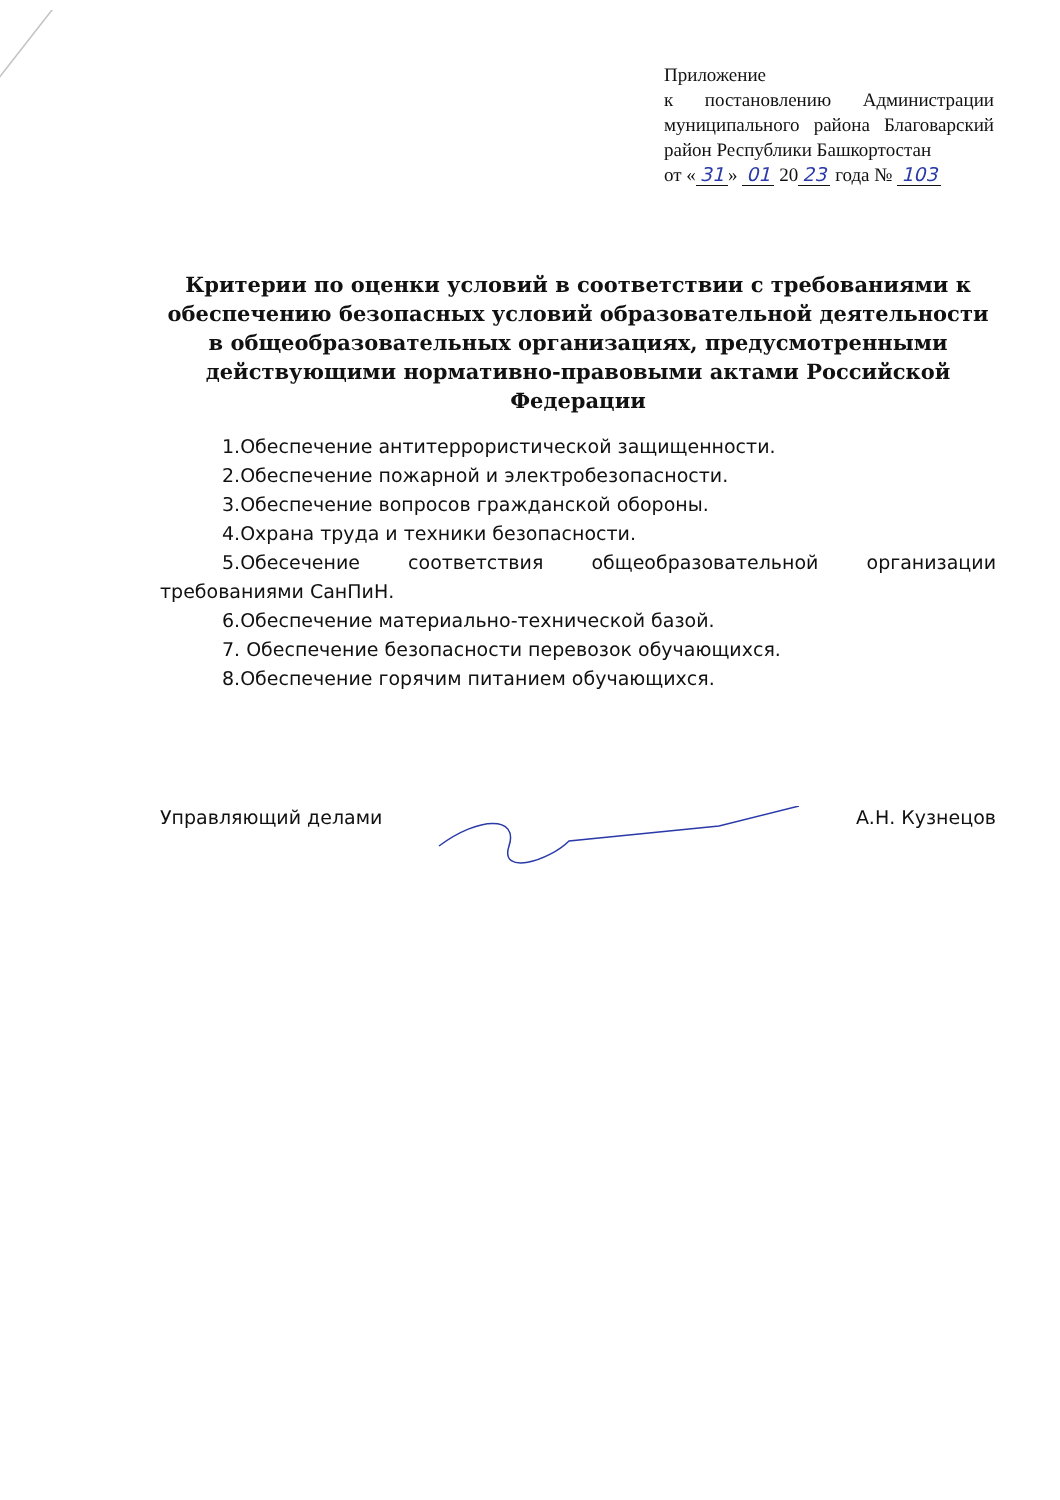Приложение
к постановлению Администрации муниципального района Благоварский район Республики Башкортостан
от « 31 » 01 20 23 года № 103
Критерии по оценки условий в соответствии с требованиями к обеспечению безопасных условий образовательной деятельности в общеобразовательных организациях, предусмотренными действующими нормативно-правовыми актами Российской Федерации
1.Обеспечение антитеррористической защищенности.
2.Обеспечение пожарной и электробезопасности.
3.Обеспечение вопросов гражданской обороны.
4.Охрана труда и техники безопасности.
5.Обесечение соответствия общеобразовательной организации требованиями СанПиН.
6.Обеспечение материально-технической базой.
7. Обеспечение безопасности перевозок обучающихся.
8.Обеспечение горячим питанием обучающихся.
Управляющий делами А.Н. Кузнецов